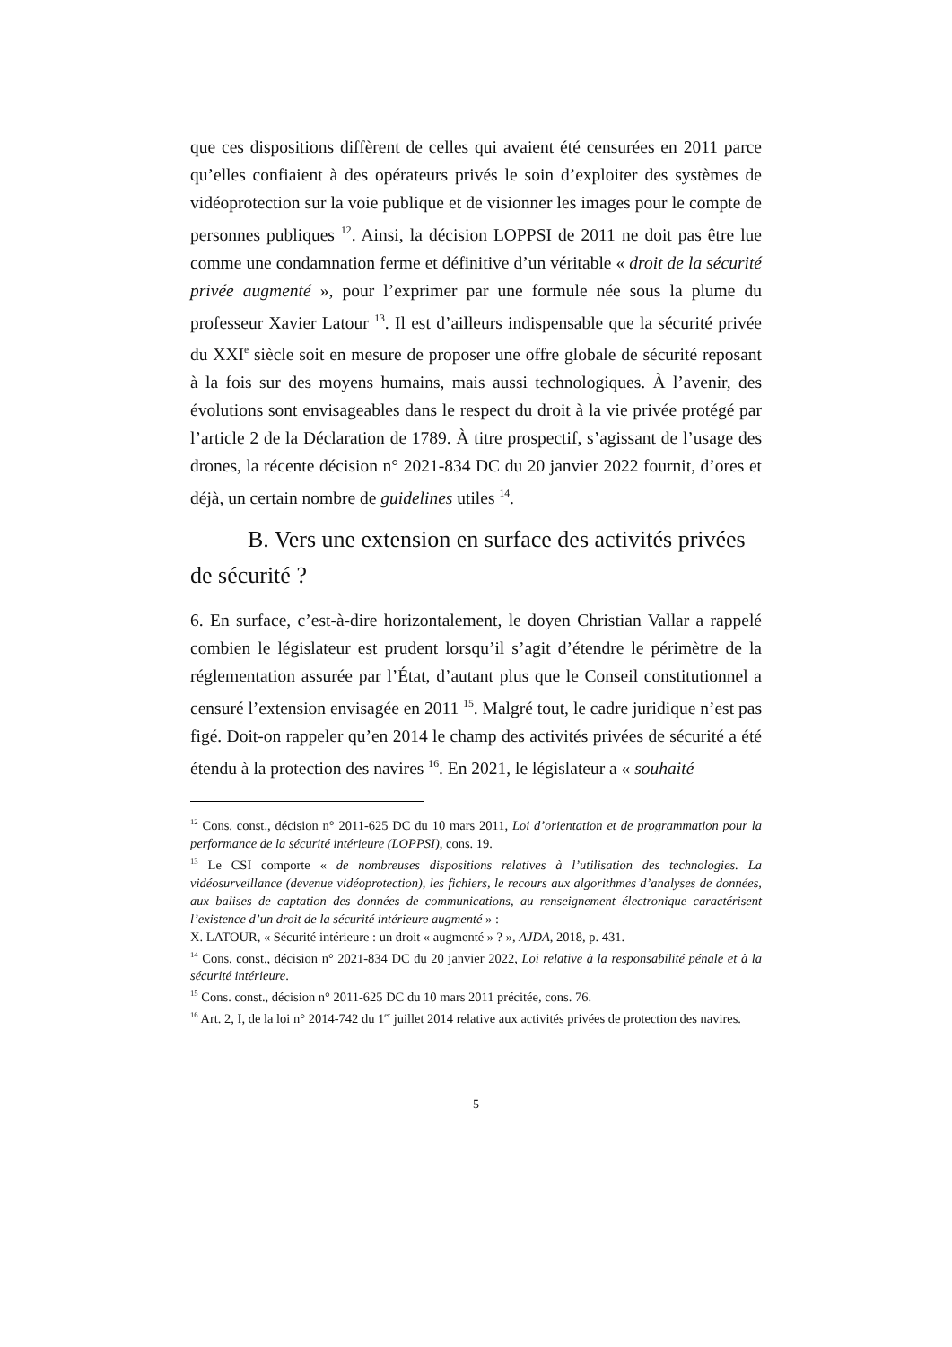que ces dispositions diffèrent de celles qui avaient été censurées en 2011 parce qu’elles confiaient à des opérateurs privés le soin d’exploiter des systèmes de vidéoprotection sur la voie publique et de visionner les images pour le compte de personnes publiques <sup>12</sup>. Ainsi, la décision LOPPSI de 2011 ne doit pas être lue comme une condamnation ferme et définitive d’un véritable « droit de la sécurité privée augmenté », pour l’exprimer par une formule née sous la plume du professeur Xavier Latour <sup>13</sup>. Il est d’ailleurs indispensable que la sécurité privée du XXI<sup>e</sup> siècle soit en mesure de proposer une offre globale de sécurité reposant à la fois sur des moyens humains, mais aussi technologiques. À l’avenir, des évolutions sont envisageables dans le respect du droit à la vie privée protégé par l’article 2 de la Déclaration de 1789. À titre prospectif, s’agissant de l’usage des drones, la récente décision n° 2021-834 DC du 20 janvier 2022 fournit, d’ores et déjà, un certain nombre de guidelines utiles <sup>14</sup>.
B. Vers une extension en surface des activités privées de sécurité ?
6. En surface, c’est-à-dire horizontalement, le doyen Christian Vallar a rappelé combien le législateur est prudent lorsqu’il s’agit d’étendre le périmètre de la réglementation assurée par l’État, d’autant plus que le Conseil constitutionnel a censuré l’extension envisagée en 2011 <sup>15</sup>. Malgré tout, le cadre juridique n’est pas figé. Doit-on rappeler qu’en 2014 le champ des activités privées de sécurité a été étendu à la protection des navires <sup>16</sup>. En 2021, le législateur a « souhaité
<sup>12</sup> Cons. const., décision n° 2011-625 DC du 10 mars 2011, Loi d’orientation et de programmation pour la performance de la sécurité intérieure (LOPPSI), cons. 19.
<sup>13</sup> Le CSI comporte « de nombreuses dispositions relatives à l’utilisation des technologies. La vidéosurveillance (devenue vidéoprotection), les fichiers, le recours aux algorithmes d’analyses de données, aux balises de captation des données de communications, au renseignement électronique caractérisent l’existence d’un droit de la sécurité intérieure augmenté » :
X. LATOUR, « Sécurité intérieure : un droit « augmenté » ? », AJDA, 2018, p. 431.
<sup>14</sup> Cons. const., décision n° 2021-834 DC du 20 janvier 2022, Loi relative à la responsabilité pénale et à la sécurité intérieure.
<sup>15</sup> Cons. const., décision n° 2011-625 DC du 10 mars 2011 précitée, cons. 76.
<sup>16</sup> Art. 2, I, de la loi n° 2014-742 du 1<sup>er</sup> juillet 2014 relative aux activités privées de protection des navires.
5